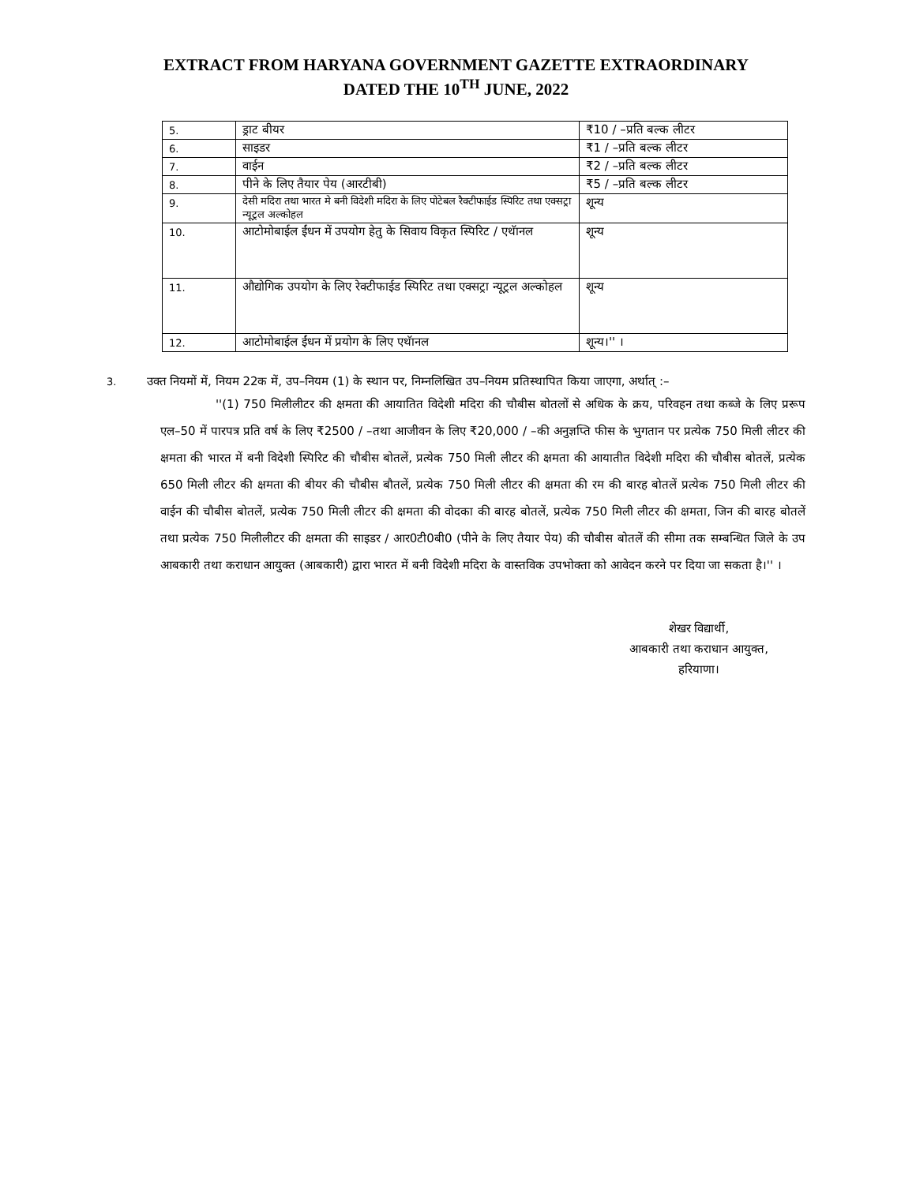EXTRACT FROM HARYANA GOVERNMENT GAZETTE EXTRAORDINARY
DATED THE 10<sup>TH</sup> JUNE, 2022
| 5. | ड्राट बीयर | ₹10 / –प्रति बल्क लीटर |
| 6. | साइडर | ₹1 / –प्रति बल्क लीटर |
| 7. | वाईन | ₹2 / –प्रति बल्क लीटर |
| 8. | पीने के लिए तैयार पेय (आरटीबी) | ₹5 / –प्रति बल्क लीटर |
| 9. | देसी मदिरा तथा भारत मे बनी विदेशी मदिरा के लिए पोटेबल रैक्टीफाईड स्पिरिट तथा एक्सट्रा न्यूट्रल अल्कोहल | शून्य |
| 10. | आटोमोबाईल ईंधन में उपयोग हेतु के सिवाय विकृत स्पिरिट / एथॅानल | शून्य |
| 11. | औद्योगिक उपयोग के लिए रेक्टीफाईड स्पिरिट तथा एक्सट्रा न्यूट्रल अल्कोहल | शून्य |
| 12. | आटोमोबाईल ईंधन में प्रयोग के लिए एथॅानल | शून्य।'' । |
3. उक्त नियमों में, नियम 22क में, उप–नियम (1) के स्थान पर, निम्नलिखित उप–नियम प्रतिस्थापित किया जाएगा, अर्थात् :–
''(1) 750 मिलीलीटर की क्षमता की आयातित विदेशी मदिरा की चौबीस बोतलों से अधिक के क्रय, परिवहन तथा कब्जे के लिए प्ररूप एल–50 में पारपत्र प्रति वर्ष के लिए ₹2500 / –तथा आजीवन के लिए ₹20,000 / –की अनुज्ञप्ति फीस के भुगतान पर प्रत्येक 750 मिली लीटर की क्षमता की भारत में बनी विदेशी स्पिरिट की चौबीस बोतलें, प्रत्येक 750 मिली लीटर की क्षमता की आयातीत विदेशी मदिरा की चौबीस बोतलें, प्रत्येक 650 मिली लीटर की क्षमता की बीयर की चौबीस बौतलें, प्रत्येक 750 मिली लीटर की क्षमता की रम की बारह बोतलें प्रत्येक 750 मिली लीटर की वाईन की चौबीस बोतलें, प्रत्येक 750 मिली लीटर की क्षमता की वोदका की बारह बोतलें, प्रत्येक 750 मिली लीटर की क्षमता, जिन की बारह बोतलें तथा प्रत्येक 750 मिलीलीटर की क्षमता की साइडर / आर0टी0बी0 (पीने के लिए तैयार पेय) की चौबीस बोतलें की सीमा तक सम्बन्धित जिले के उप आबकारी तथा कराधान आयुक्त (आबकारी) द्वारा भारत में बनी विदेशी मदिरा के वास्तविक उपभोक्ता को आवेदन करने पर दिया जा सकता है।'' ।
शेखर विद्यार्थी,
आबकारी तथा कराधान आयुक्त,
हरियाणा।